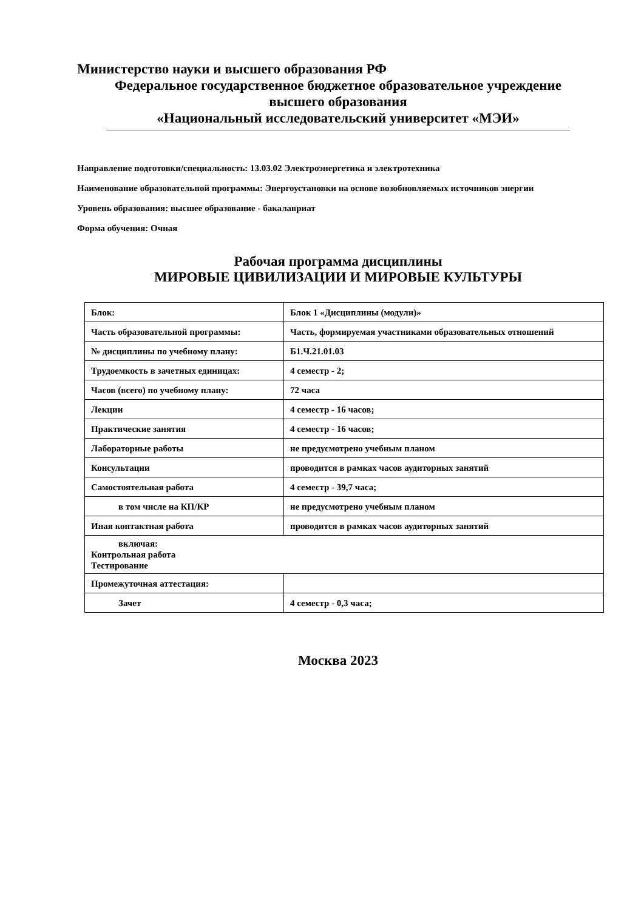Министерство науки и высшего образования РФ
Федеральное государственное бюджетное образовательное учреждение
высшего образования
«Национальный исследовательский университет «МЭИ»
Направление подготовки/специальность: 13.03.02 Электроэнергетика и электротехника
Наименование образовательной программы: Энергоустановки на основе возобновляемых источников энергии
Уровень образования: высшее образование - бакалавриат
Форма обучения: Очная
Рабочая программа дисциплины
МИРОВЫЕ ЦИВИЛИЗАЦИИ И МИРОВЫЕ КУЛЬТУРЫ
| Блок: | Блок 1 «Дисциплины (модули)» |
| Часть образовательной программы: | Часть, формируемая участниками образовательных отношений |
| № дисциплины по учебному плану: | Б1.Ч.21.01.03 |
| Трудоемкость в зачетных единицах: | 4 семестр - 2; |
| Часов (всего) по учебному плану: | 72 часа |
| Лекции | 4 семестр - 16 часов; |
| Практические занятия | 4 семестр - 16 часов; |
| Лабораторные работы | не предусмотрено учебным планом |
| Консультации | проводится в рамках часов аудиторных занятий |
| Самостоятельная работа | 4 семестр - 39,7 часа; |
| в том числе на КП/КР | не предусмотрено учебным планом |
| Иная контактная работа | проводится в рамках часов аудиторных занятий |
| включая: Контрольная работа Тестирование | |
| Промежуточная аттестация: | |
| Зачет | 4 семестр - 0,3 часа; |
Москва 2023